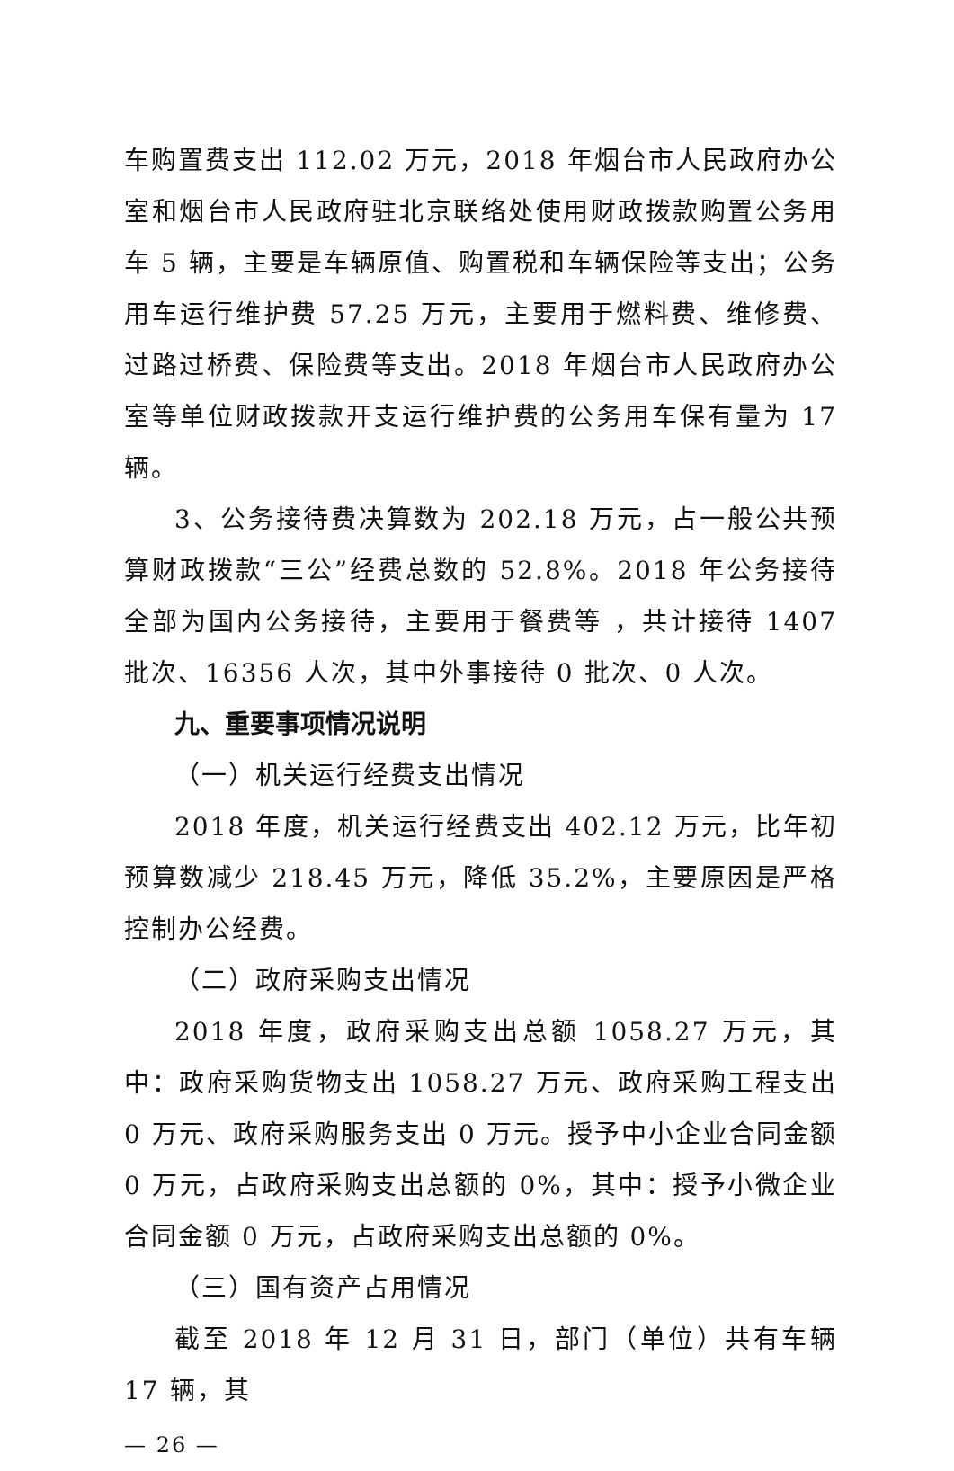车购置费支出 112.02 万元，2018 年烟台市人民政府办公室和烟台市人民政府驻北京联络处使用财政拨款购置公务用车 5 辆，主要是车辆原值、购置税和车辆保险等支出；公务用车运行维护费 57.25 万元，主要用于燃料费、维修费、过路过桥费、保险费等支出。2018 年烟台市人民政府办公室等单位财政拨款开支运行维护费的公务用车保有量为 17 辆。
3、公务接待费决算数为 202.18 万元，占一般公共预算财政拨款“三公”经费总数的 52.8%。2018 年公务接待全部为国内公务接待，主要用于餐费等 ，共计接待 1407 批次、16356 人次，其中外事接待 0 批次、0 人次。
九、重要事项情况说明
（一）机关运行经费支出情况
2018 年度，机关运行经费支出 402.12 万元，比年初预算数减少 218.45 万元，降低 35.2%，主要原因是严格控制办公经费。
（二）政府采购支出情况
2018 年度，政府采购支出总额 1058.27 万元，其中：政府采购货物支出 1058.27 万元、政府采购工程支出 0 万元、政府采购服务支出 0 万元。授予中小企业合同金额 0 万元，占政府采购支出总额的 0%，其中：授予小微企业合同金额 0 万元，占政府采购支出总额的 0%。
（三）国有资产占用情况
截至 2018 年 12 月 31 日，部门（单位）共有车辆 17 辆，其
— 26 —